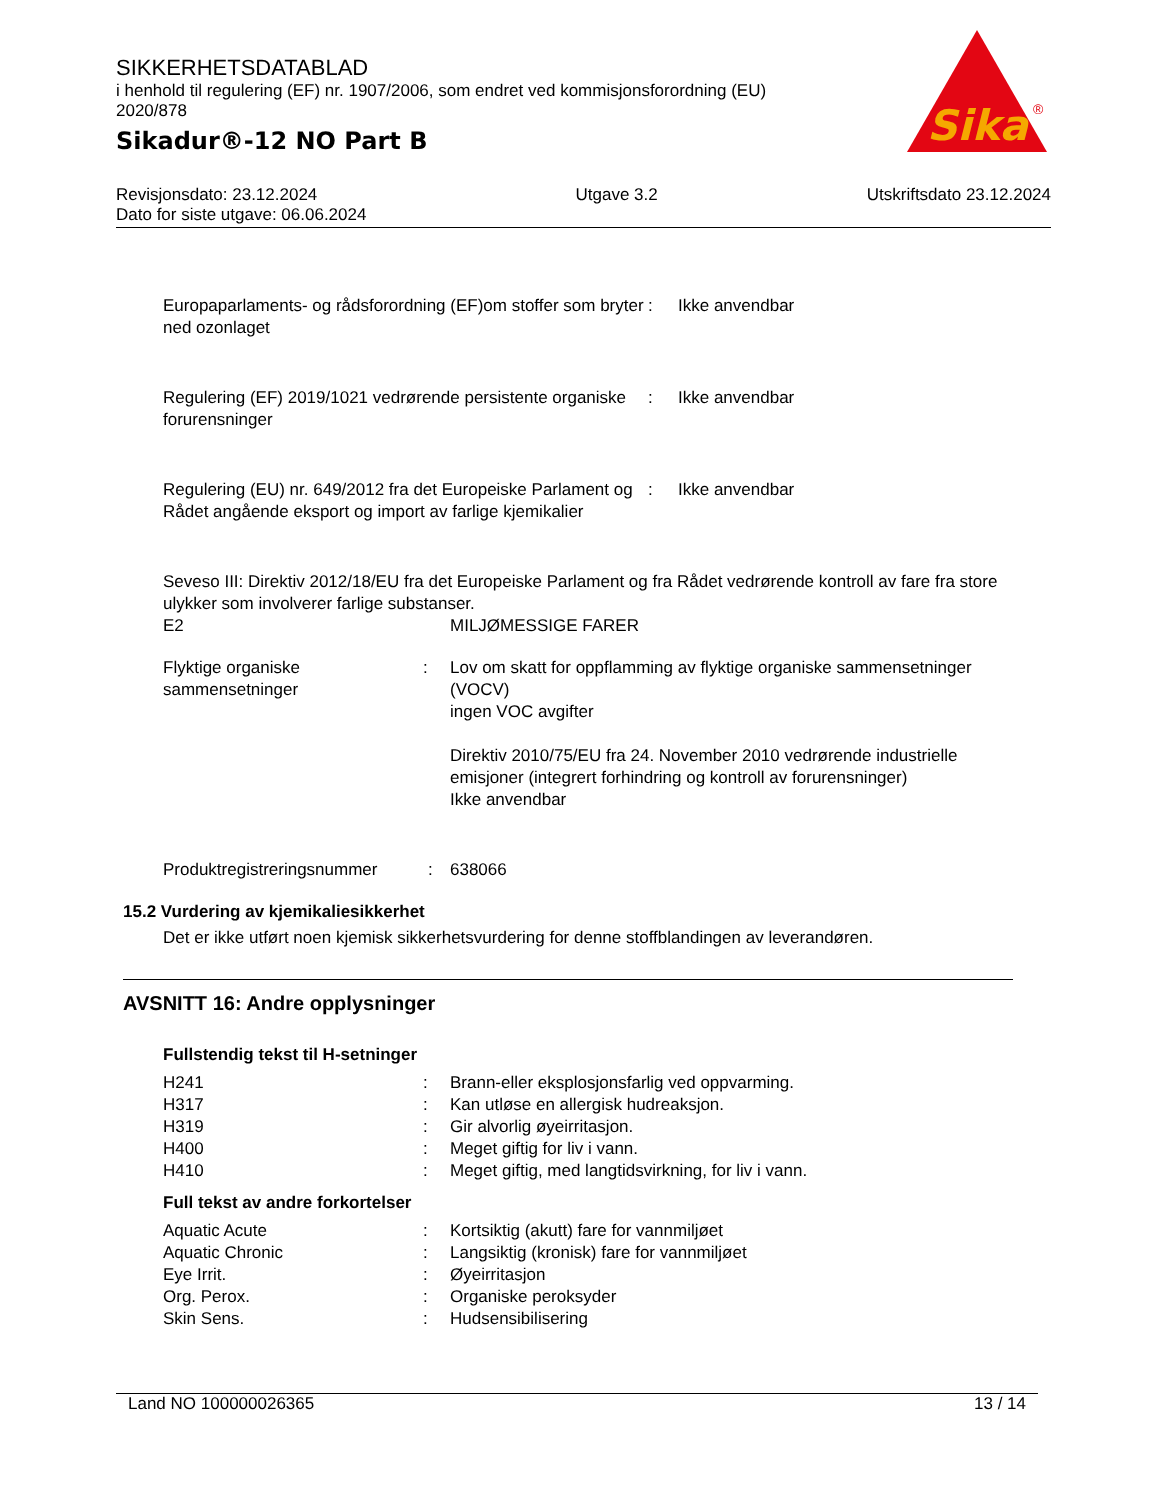SIKKERHETSDATABLAD
i henhold til regulering (EF) nr. 1907/2006, som endret ved kommisjonsforordning (EU) 2020/878
Sikadur®-12 NO Part B
Sika
®
Revisjonsdato: 23.12.2024
Dato for siste utgave: 06.06.2024
Utgave 3.2 Utskriftsdato 23.12.2024
| Europaparlaments- og rådsforordning (EF)om stoffer som bryter ned ozonlaget | : | Ikke anvendbar |
| Regulering (EF) 2019/1021 vedrørende persistente organiske forurensninger | : | Ikke anvendbar |
| Regulering (EU) nr. 649/2012 fra det Europeiske Parlament og Rådet angående eksport og import av farlige kjemikalier | : | Ikke anvendbar |
Seveso III: Direktiv 2012/18/EU fra det Europeiske Parlament og fra Rådet vedrørende kontroll av fare fra store ulykker som involverer farlige substanser.
| E2 | MILJØMESSIGE FARER |
| Flyktige organiske sammensetninger | : | Lov om skatt for oppflamming av flyktige organiske sammensetninger (VOCV) ingen VOC avgifter Direktiv 2010/75/EU fra 24. November 2010 vedrørende industrielle emisjoner (integrert forhindring og kontroll av forurensninger) Ikke anvendbar |
| Produktregistreringsnummer | : | 638066 |
15.2 Vurdering av kjemikaliesikkerhet
Det er ikke utført noen kjemisk sikkerhetsvurdering for denne stoffblandingen av leverandøren.
AVSNITT 16: Andre opplysninger
Fullstendig tekst til H-setninger
| H241 | : | Brann-eller eksplosjonsfarlig ved oppvarming. |
| H317 | : | Kan utløse en allergisk hudreaksjon. |
| H319 | : | Gir alvorlig øyeirritasjon. |
| H400 | : | Meget giftig for liv i vann. |
| H410 | : | Meget giftig, med langtidsvirkning, for liv i vann. |
Full tekst av andre forkortelser
| Aquatic Acute | : | Kortsiktig (akutt) fare for vannmiljøet |
| Aquatic Chronic | : | Langsiktig (kronisk) fare for vannmiljøet |
| Eye Irrit. | : | Øyeirritasjon |
| Org. Perox. | : | Organiske peroksyder |
| Skin Sens. | : | Hudsensibilisering |
Land NO 100000026365 13 / 14